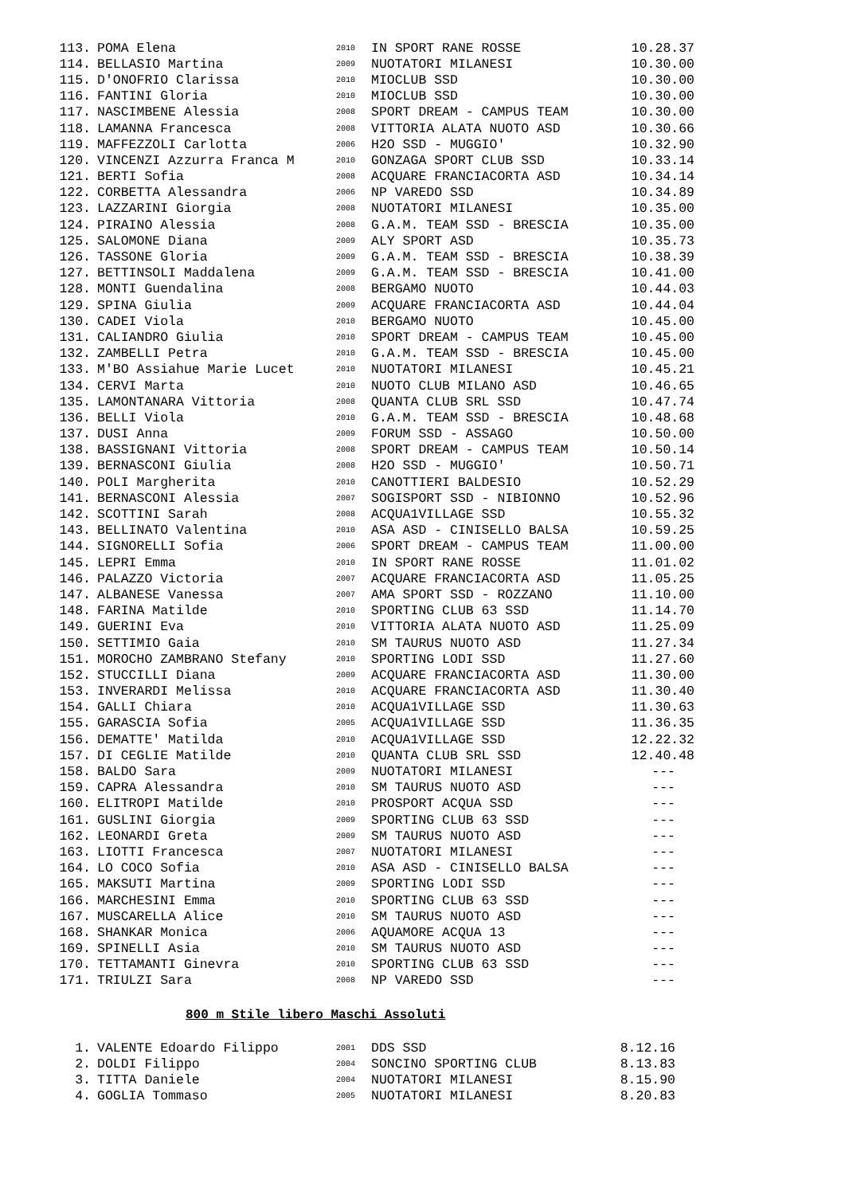| 113. | POMA Elena | 2010 | IN SPORT RANE ROSSE | 10.28.37 |
| 114. | BELLASIO Martina | 2009 | NUOTATORI MILANESI | 10.30.00 |
| 115. | D'ONOFRIO Clarissa | 2010 | MIOCLUB SSD | 10.30.00 |
| 116. | FANTINI Gloria | 2010 | MIOCLUB SSD | 10.30.00 |
| 117. | NASCIMBENE Alessia | 2008 | SPORT DREAM - CAMPUS TEAM | 10.30.00 |
| 118. | LAMANNA Francesca | 2008 | VITTORIA ALATA NUOTO ASD | 10.30.66 |
| 119. | MAFFEZZOLI Carlotta | 2006 | H2O SSD - MUGGIO' | 10.32.90 |
| 120. | VINCENZI Azzurra Franca M | 2010 | GONZAGA SPORT CLUB SSD | 10.33.14 |
| 121. | BERTI Sofia | 2008 | ACQUARE FRANCIACORTA ASD | 10.34.14 |
| 122. | CORBETTA Alessandra | 2006 | NP VAREDO SSD | 10.34.89 |
| 123. | LAZZARINI Giorgia | 2008 | NUOTATORI MILANESI | 10.35.00 |
| 124. | PIRAINO Alessia | 2008 | G.A.M. TEAM SSD - BRESCIA | 10.35.00 |
| 125. | SALOMONE Diana | 2009 | ALY SPORT ASD | 10.35.73 |
| 126. | TASSONE Gloria | 2009 | G.A.M. TEAM SSD - BRESCIA | 10.38.39 |
| 127. | BETTINSOLI Maddalena | 2009 | G.A.M. TEAM SSD - BRESCIA | 10.41.00 |
| 128. | MONTI Guendalina | 2008 | BERGAMO NUOTO | 10.44.03 |
| 129. | SPINA Giulia | 2009 | ACQUARE FRANCIACORTA ASD | 10.44.04 |
| 130. | CADEI Viola | 2010 | BERGAMO NUOTO | 10.45.00 |
| 131. | CALIANDRO Giulia | 2010 | SPORT DREAM - CAMPUS TEAM | 10.45.00 |
| 132. | ZAMBELLI Petra | 2010 | G.A.M. TEAM SSD - BRESCIA | 10.45.00 |
| 133. | M'BO Assiahue Marie Lucet | 2010 | NUOTATORI MILANESI | 10.45.21 |
| 134. | CERVI Marta | 2010 | NUOTO CLUB MILANO ASD | 10.46.65 |
| 135. | LAMONTANARA Vittoria | 2008 | QUANTA CLUB SRL SSD | 10.47.74 |
| 136. | BELLI Viola | 2010 | G.A.M. TEAM SSD - BRESCIA | 10.48.68 |
| 137. | DUSI Anna | 2009 | FORUM SSD - ASSAGO | 10.50.00 |
| 138. | BASSIGNANI Vittoria | 2008 | SPORT DREAM - CAMPUS TEAM | 10.50.14 |
| 139. | BERNASCONI Giulia | 2008 | H2O SSD - MUGGIO' | 10.50.71 |
| 140. | POLI Margherita | 2010 | CANOTTIERI BALDESIO | 10.52.29 |
| 141. | BERNASCONI Alessia | 2007 | SOGISPORT SSD - NIBIONNO | 10.52.96 |
| 142. | SCOTTINI Sarah | 2008 | ACQUA1VILLAGE SSD | 10.55.32 |
| 143. | BELLINATO Valentina | 2010 | ASA ASD - CINISELLO BALSA | 10.59.25 |
| 144. | SIGNORELLI Sofia | 2006 | SPORT DREAM - CAMPUS TEAM | 11.00.00 |
| 145. | LEPRI Emma | 2010 | IN SPORT RANE ROSSE | 11.01.02 |
| 146. | PALAZZO Victoria | 2007 | ACQUARE FRANCIACORTA ASD | 11.05.25 |
| 147. | ALBANESE Vanessa | 2007 | AMA SPORT SSD - ROZZANO | 11.10.00 |
| 148. | FARINA Matilde | 2010 | SPORTING CLUB 63 SSD | 11.14.70 |
| 149. | GUERINI Eva | 2010 | VITTORIA ALATA NUOTO ASD | 11.25.09 |
| 150. | SETTIMIO Gaia | 2010 | SM TAURUS NUOTO ASD | 11.27.34 |
| 151. | MOROCHO ZAMBRANO Stefany | 2010 | SPORTING LODI SSD | 11.27.60 |
| 152. | STUCCILLI Diana | 2009 | ACQUARE FRANCIACORTA ASD | 11.30.00 |
| 153. | INVERARDI Melissa | 2010 | ACQUARE FRANCIACORTA ASD | 11.30.40 |
| 154. | GALLI Chiara | 2010 | ACQUA1VILLAGE SSD | 11.30.63 |
| 155. | GARASCIA Sofia | 2005 | ACQUA1VILLAGE SSD | 11.36.35 |
| 156. | DEMATTE' Matilda | 2010 | ACQUA1VILLAGE SSD | 12.22.32 |
| 157. | DI CEGLIE Matilde | 2010 | QUANTA CLUB SRL SSD | 12.40.48 |
| 158. | BALDO Sara | 2009 | NUOTATORI MILANESI | --- |
| 159. | CAPRA Alessandra | 2010 | SM TAURUS NUOTO ASD | --- |
| 160. | ELITROPI Matilde | 2010 | PROSPORT ACQUA SSD | --- |
| 161. | GUSLINI Giorgia | 2009 | SPORTING CLUB 63 SSD | --- |
| 162. | LEONARDI Greta | 2009 | SM TAURUS NUOTO ASD | --- |
| 163. | LIOTTI Francesca | 2007 | NUOTATORI MILANESI | --- |
| 164. | LO COCO Sofia | 2010 | ASA ASD - CINISELLO BALSA | --- |
| 165. | MAKSUTI Martina | 2009 | SPORTING LODI SSD | --- |
| 166. | MARCHESINI Emma | 2010 | SPORTING CLUB 63 SSD | --- |
| 167. | MUSCARELLA Alice | 2010 | SM TAURUS NUOTO ASD | --- |
| 168. | SHANKAR Monica | 2006 | AQUAMORE ACQUA 13 | --- |
| 169. | SPINELLI Asia | 2010 | SM TAURUS NUOTO ASD | --- |
| 170. | TETTAMANTI Ginevra | 2010 | SPORTING CLUB 63 SSD | --- |
| 171. | TRIULZI Sara | 2008 | NP VAREDO SSD | --- |
800 m Stile libero Maschi Assoluti
| 1. | VALENTE Edoardo Filippo | 2001 | DDS SSD | 8.12.16 |
| 2. | DOLDI Filippo | 2004 | SONCINO SPORTING CLUB | 8.13.83 |
| 3. | TITTA Daniele | 2004 | NUOTATORI MILANESI | 8.15.90 |
| 4. | GOGLIA Tommaso | 2005 | NUOTATORI MILANESI | 8.20.83 |